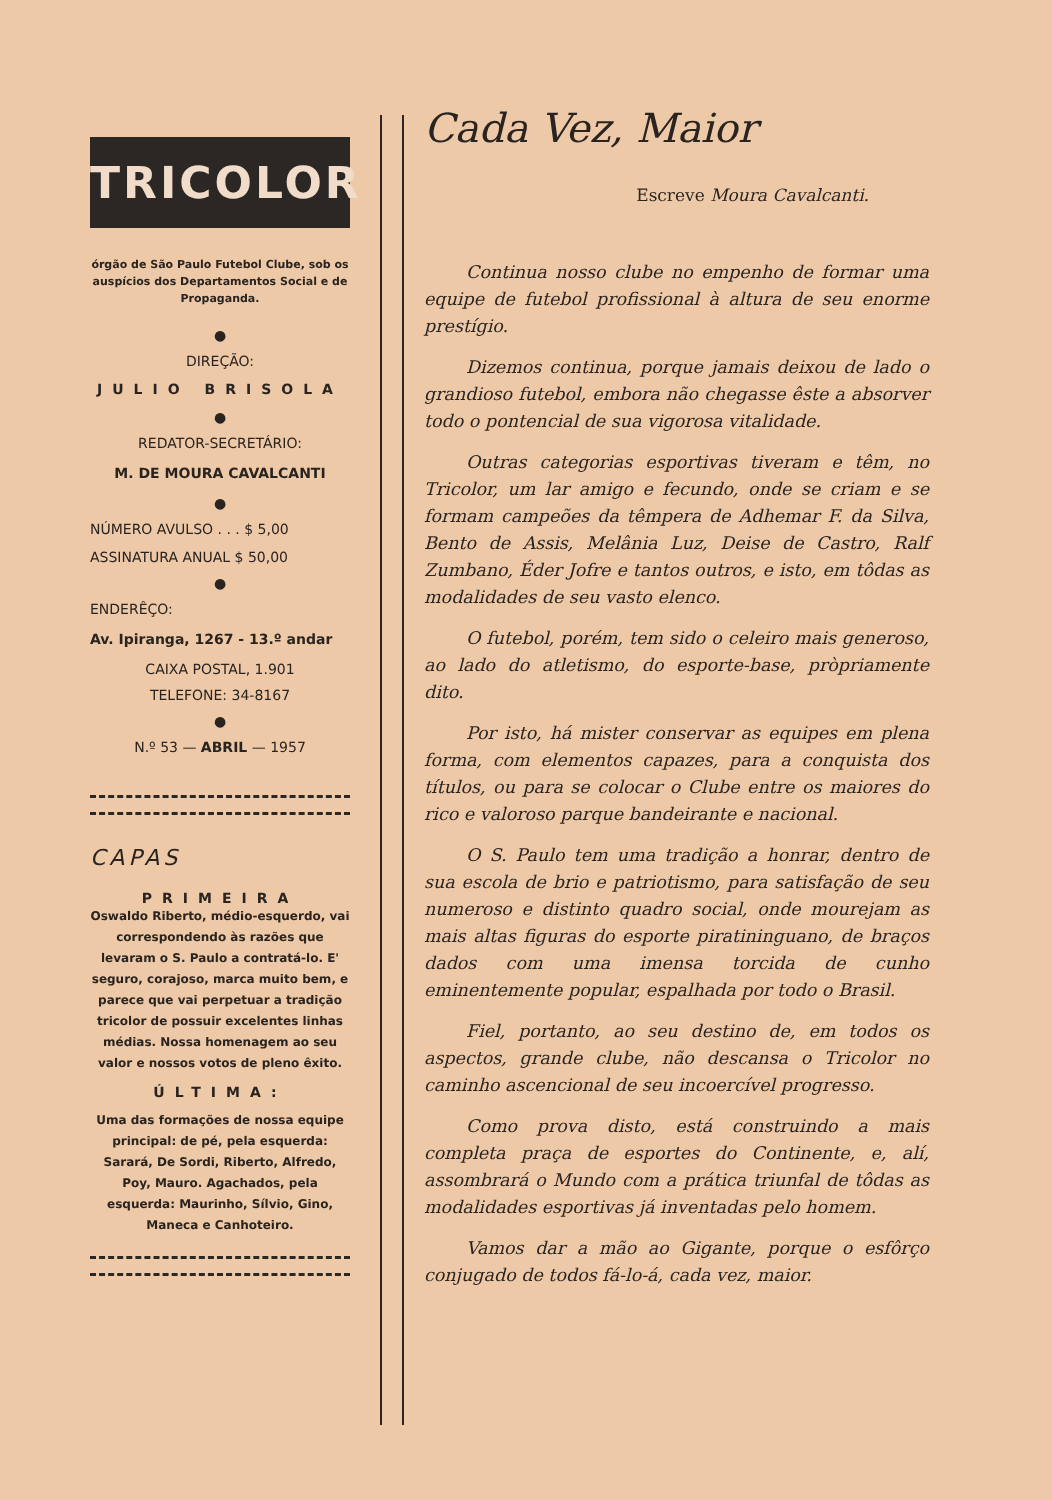TRICOLOR
órgão de São Paulo Futebol Clube, sob os auspícios dos Departamentos Social e de Propaganda.
●
DIREÇÃO:
JULIO BRISOLA
●
REDATOR-SECRETÁRIO:
M. DE MOURA CAVALCANTI
●
NÚMERO AVULSO . . . $ 5,00
ASSINATURA ANUAL $ 50,00
●
ENDERÊÇO:
Av. Ipiranga, 1267 - 13.º andar
CAIXA POSTAL, 1.901
TELEFONE: 34-8167
●
N.º 53 — ABRIL — 1957
CAPAS
PRIMEIRA
Oswaldo Riberto, médio-esquerdo, vai correspondendo às razões que levaram o S. Paulo a contratá-lo. E' seguro, corajoso, marca muito bem, e parece que vai perpetuar a tradição tricolor de possuir excelentes linhas médias. Nossa homenagem ao seu valor e nossos votos de pleno êxito.
ÚLTIMA:
Uma das formações de nossa equipe principal: de pé, pela esquerda: Sarará, De Sordi, Riberto, Alfredo, Poy, Mauro. Agachados, pela esquerda: Maurinho, Sílvio, Gino, Maneca e Canhoteiro.
Cada Vez, Maior
Escreve Moura Cavalcanti.
Continua nosso clube no empenho de formar uma equipe de futebol profissional à altura de seu enorme prestígio.
Dizemos continua, porque jamais deixou de lado o grandioso futebol, embora não chegasse êste a absorver todo o pontencial de sua vigorosa vitalidade.
Outras categorias esportivas tiveram e têm, no Tricolor, um lar amigo e fecundo, onde se criam e se formam campeões da têmpera de Adhemar F. da Silva, Bento de Assis, Melânia Luz, Deise de Castro, Ralf Zumbano, Éder Jofre e tantos outros, e isto, em tôdas as modalidades de seu vasto elenco.
O futebol, porém, tem sido o celeiro mais generoso, ao lado do atletismo, do esporte-base, pròpriamente dito.
Por isto, há mister conservar as equipes em plena forma, com elementos capazes, para a conquista dos títulos, ou para se colocar o Clube entre os maiores do rico e valoroso parque bandeirante e nacional.
O S. Paulo tem uma tradição a honrar, dentro de sua escola de brio e patriotismo, para satisfação de seu numeroso e distinto quadro social, onde mourejam as mais altas figuras do esporte piratininguano, de braços dados com uma imensa torcida de cunho eminentemente popular, espalhada por todo o Brasil.
Fiel, portanto, ao seu destino de, em todos os aspectos, grande clube, não descansa o Tricolor no caminho ascencional de seu incoercível progresso.
Como prova disto, está construindo a mais completa praça de esportes do Continente, e, alí, assombrará o Mundo com a prática triunfal de tôdas as modalidades esportivas já inventadas pelo homem.
Vamos dar a mão ao Gigante, porque o esfôrço conjugado de todos fá-lo-á, cada vez, maior.